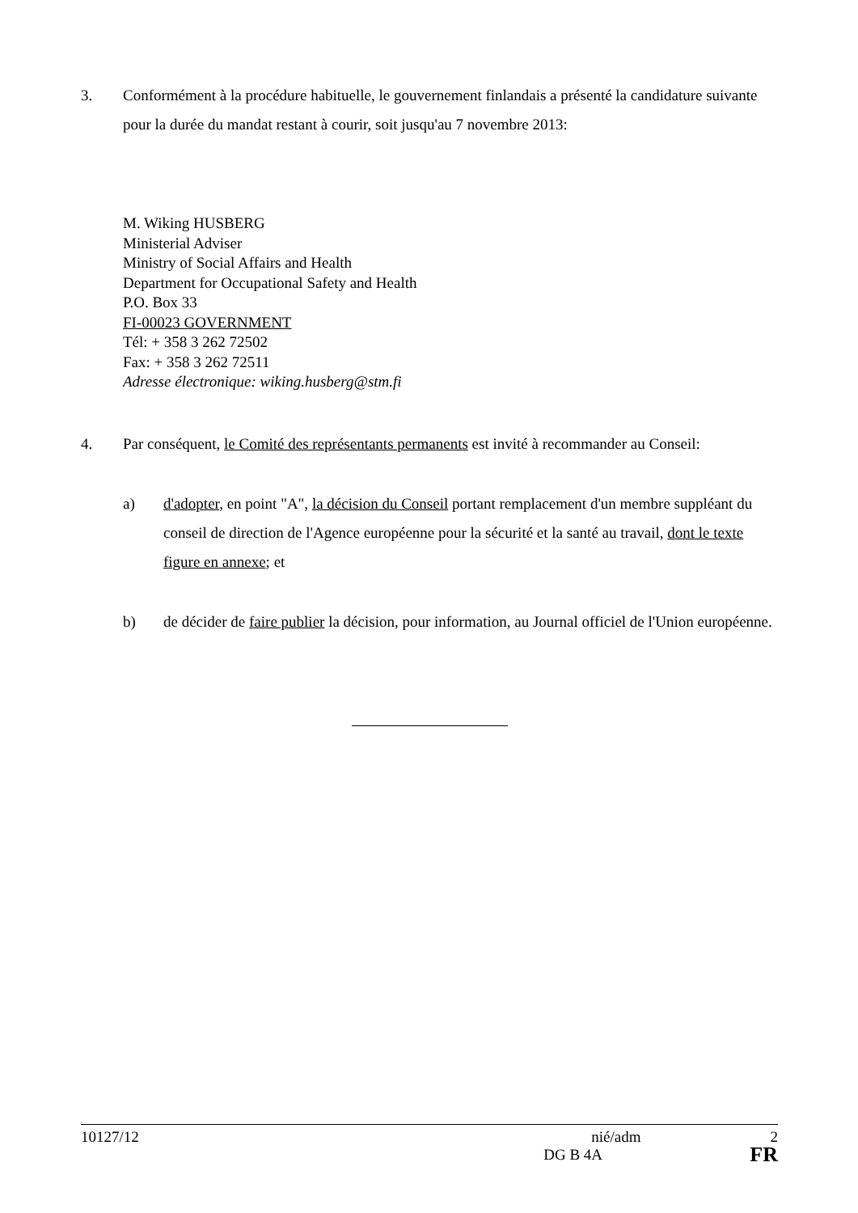3. Conformément à la procédure habituelle, le gouvernement finlandais a présenté la candidature suivante pour la durée du mandat restant à courir, soit jusqu'au 7 novembre 2013:
M. Wiking HUSBERG
Ministerial Adviser
Ministry of Social Affairs and Health
Department for Occupational Safety and Health
P.O. Box 33
FI-00023 GOVERNMENT
Tél: + 358 3 262 72502
Fax: + 358 3 262 72511
Adresse électronique: wiking.husberg@stm.fi
4. Par conséquent, le Comité des représentants permanents est invité à recommander au Conseil:
a) d'adopter, en point "A", la décision du Conseil portant remplacement d'un membre suppléant du conseil de direction de l'Agence européenne pour la sécurité et la santé au travail, dont le texte figure en annexe; et
b) de décider de faire publier la décision, pour information, au Journal officiel de l'Union européenne.
10127/12 nié/adm 2
DG B 4A FR